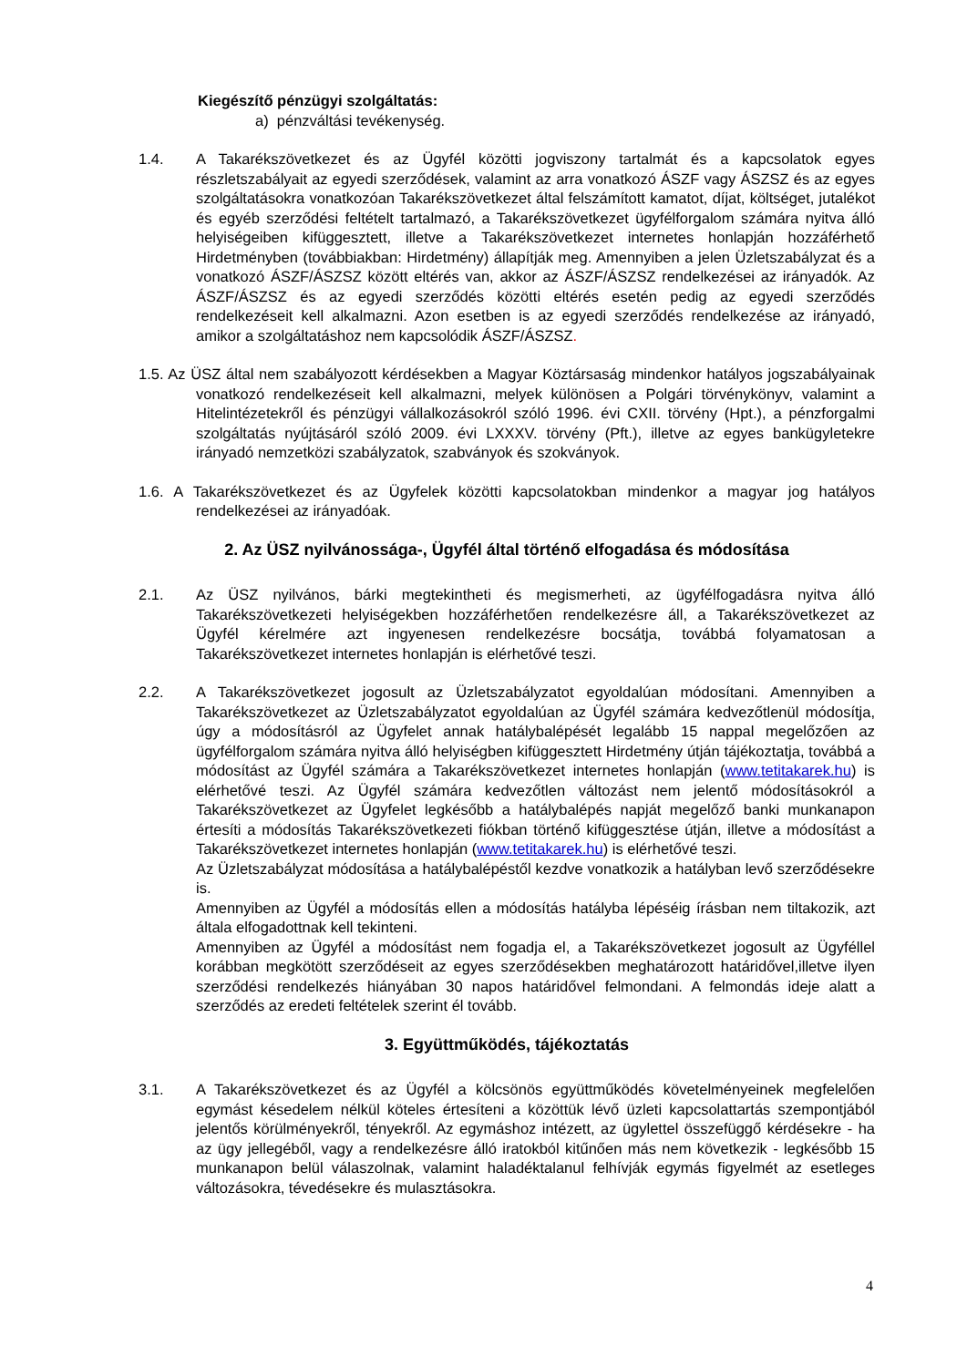Kiegészítő pénzügyi szolgáltatás:
a) pénzváltási tevékenység.
1.4. A Takarékszövetkezet és az Ügyfél közötti jogviszony tartalmát és a kapcsolatok egyes részletszabályait az egyedi szerződések, valamint az arra vonatkozó ÁSZF vagy ÁSZSZ és az egyes szolgáltatásokra vonatkozóan Takarékszövetkezet által felszámított kamatot, díjat, költséget, jutalékot és egyéb szerződési feltételt tartalmazó, a Takarékszövetkezet ügyfélforgalom számára nyitva álló helyiségeiben kifüggesztett, illetve a Takarékszövetkezet internetes honlapján hozzáférhető Hirdetményben (továbbiakban: Hirdetmény) állapítják meg. Amennyiben a jelen Üzletszabályzat és a vonatkozó ÁSZF/ÁSZSZ között eltérés van, akkor az ÁSZF/ÁSZSZ rendelkezései az irányadók. Az ÁSZF/ÁSZSZ és az egyedi szerződés közötti eltérés esetén pedig az egyedi szerződés rendelkezéseit kell alkalmazni. Azon esetben is az egyedi szerződés rendelkezése az irányadó, amikor a szolgáltatáshoz nem kapcsolódik ÁSZF/ÁSZSZ.
1.5. Az ÜSZ által nem szabályozott kérdésekben a Magyar Köztársaság mindenkor hatályos jogszabályainak vonatkozó rendelkezéseit kell alkalmazni, melyek különösen a Polgári törvénykönyv, valamint a Hitelintézetekről és pénzügyi vállalkozásokról szóló 1996. évi CXII. törvény (Hpt.), a pénzforgalmi szolgáltatás nyújtásáról szóló 2009. évi LXXXV. törvény (Pft.), illetve az egyes bankügyletekre irányadó nemzetközi szabályzatok, szabványok és szokványok.
1.6. A Takarékszövetkezet és az Ügyfelek közötti kapcsolatokban mindenkor a magyar jog hatályos rendelkezései az irányadóak.
2. Az ÜSZ nyilvánossága-, Ügyfél által történő elfogadása és módosítása
2.1. Az ÜSZ nyilvános, bárki megtekintheti és megismerheti, az ügyfélfogadásra nyitva álló Takarékszövetkezeti helyiségekben hozzáférhetően rendelkezésre áll, a Takarékszövetkezet az Ügyfél kérelmére azt ingyenesen rendelkezésre bocsátja, továbbá folyamatosan a Takarékszövetkezet internetes honlapján is elérhetővé teszi.
2.2. A Takarékszövetkezet jogosult az Üzletszabályzatot egyoldalúan módosítani. Amennyiben a Takarékszövetkezet az Üzletszabályzatot egyoldalúan az Ügyfél számára kedvezőtlenül módosítja, úgy a módosításról az Ügyfelet annak hatálybalépését legalább 15 nappal megelőzően az ügyfélforgalom számára nyitva álló helyiségben kifüggesztett Hirdetmény útján tájékoztatja, továbbá a módosítást az Ügyfél számára a Takarékszövetkezet internetes honlapján (www.tetitakarek.hu) is elérhetővé teszi. Az Ügyfél számára kedvezőtlen változást nem jelentő módosításokról a Takarékszövetkezet az Ügyfelet legkésőbb a hatálybalépés napját megelőző banki munkanapon értesíti a módosítás Takarékszövetkezeti fiókban történő kifüggesztése útján, illetve a módosítást a Takarékszövetkezet internetes honlapján (www.tetitakarek.hu) is elérhetővé teszi.
Az Üzletszabályzat módosítása a hatálybalépéstől kezdve vonatkozik a hatályban levő szerződésekre is.
Amennyiben az Ügyfél a módosítás ellen a módosítás hatályba lépéséig írásban nem tiltakozik, azt általa elfogadottnak kell tekinteni.
Amennyiben az Ügyfél a módosítást nem fogadja el, a Takarékszövetkezet jogosult az Ügyféllel korábban megkötött szerződéseit az egyes szerződésekben meghatározott határidővel,illetve ilyen szerződési rendelkezés hiányában 30 napos határidővel felmondani. A felmondás ideje alatt a szerződés az eredeti feltételek szerint él tovább.
3. Együttműködés, tájékoztatás
3.1. A Takarékszövetkezet és az Ügyfél a kölcsönös együttműködés követelményeinek megfelelően egymást késedelem nélkül köteles értesíteni a közöttük lévő üzleti kapcsolattartás szempontjából jelentős körülményekről, tényekről. Az egymáshoz intézett, az ügylettel összefüggő kérdésekre - ha az ügy jellegéből, vagy a rendelkezésre álló iratokból kitűnően más nem következik - legkésőbb 15 munkanapon belül válaszolnak, valamint haladéktalanul felhívják egymás figyelmét az esetleges változásokra, tévedésekre és mulasztásokra.
4